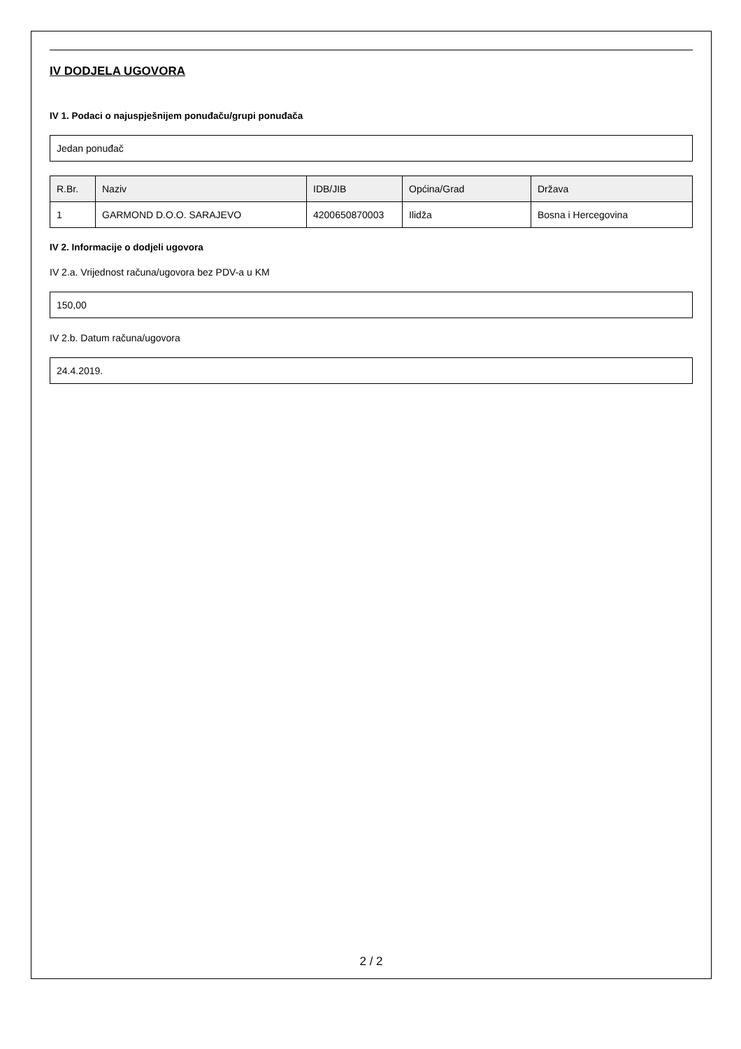IV DODJELA UGOVORA
IV 1. Podaci o najuspješnijem ponuđaču/grupi ponuđača
Jedan ponuđač
| R.Br. | Naziv | IDB/JIB | Općina/Grad | Država |
| --- | --- | --- | --- | --- |
| 1 | GARMOND D.O.O. SARAJEVO | 4200650870003 | Ilidža | Bosna i Hercegovina |
IV 2. Informacije o dodjeli ugovora
IV 2.a. Vrijednost računa/ugovora bez PDV-a u KM
150,00
IV 2.b. Datum računa/ugovora
24.4.2019.
2 / 2